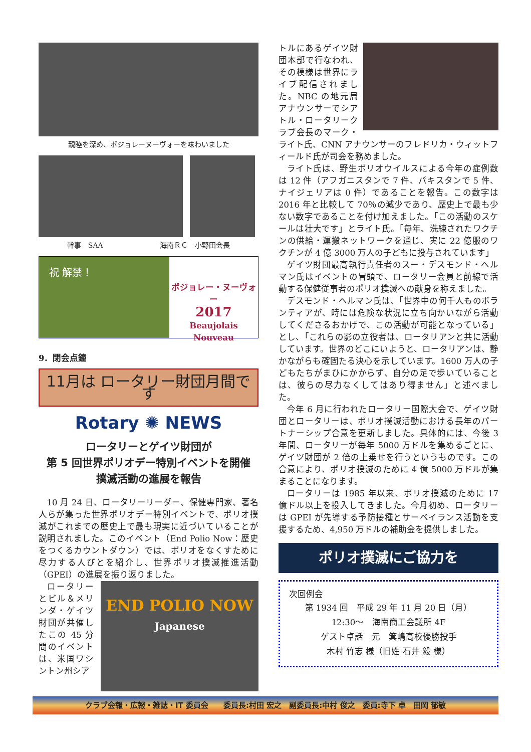親睦を深め、ボジョレーヌーヴォーを味わいました
幹事　SAA 海南ＲＣ　小野田会長
祝 解禁！
ボジョレー・ヌーヴォー
2017
Beaujolais Nouveau
9．閉会点鐘
11月は ロータリー財団月間です
Rotary ✺ NEWS
ロータリーとゲイツ財団が
第 5 回世界ポリオデー特別イベントを開催
撲滅活動の進展を報告
10 月 24 日、ロータリーリーダー、保健専門家、著名人らが集った世界ポリオデー特別イベントで、ポリオ撲滅がこれまでの歴史上で最も現実に近づいていることが説明されました。このイベント（End Polio Now：歴史をつくるカウントダウン）では、ポリオをなくすために尽力する人びとを紹介し、世界ポリオ撲滅推進活動（GPEI）の進展を振り返りました。
ロータリーとビル＆メリンダ・ゲイツ財団が共催したこの 45 分間のイベントは、米国ワシントン州シア
END POLIO NOW
Japanese
トルにあるゲイツ財団本部で行なわれ、その模様は世界にライブ配信されました。NBC の地元局アナウンサーでシアトル・ロータリークラブ会長のマーク・ライト氏、CNN アナウンサーのフレドリカ・ウィットフィールド氏が司会を務めました。
ライト氏は、野生ポリオウイルスによる今年の症例数は 12 件（アフガニスタンで 7 件、パキスタンで 5 件、ナイジェリアは 0 件）であることを報告。この数字は 2016 年と比較して 70％の減少であり、歴史上で最も少ない数字であることを付け加えました。「この活動のスケールは壮大です」とライト氏。「毎年、洗練されたワクチンの供給・運搬ネットワークを通じ、実に 22 億服のワクチンが 4 億 3000 万人の子どもに投与されています」
ゲイツ財団最高執行責任者のスー・デスモンド・ヘルマン氏はイベントの冒頭で、ロータリー会員と前線で活動する保健従事者のポリオ撲滅への献身を称えました。
デスモンド・ヘルマン氏は、「世界中の何千人ものボランティアが、時には危険な状況に立ち向かいながら活動してくださるおかげで、この活動が可能となっている」とし、「これらの影の立役者は、ロータリアンと共に活動しています。世界のどこにいようと、ロータリアンは、静かながらも確固たる決心を示しています。1600 万人の子どもたちがまひにかからず、自分の足で歩いていることは、彼らの尽力なくしてはあり得ません」と述べました。
今年 6 月に行われたロータリー国際大会で、ゲイツ財団とロータリーは、ポリオ撲滅活動における長年のパートナーシップ合意を更新しました。具体的には、今後 3 年間、ロータリーが毎年 5000 万ドルを集めるごとに、ゲイツ財団が 2 倍の上乗せを行うというものです。この合意により、ポリオ撲滅のために 4 億 5000 万ドルが集まることになります。
ロータリーは 1985 年以来、ポリオ撲滅のために 17 億ドル以上を投入してきました。今月初め、ロータリーは GPEI が先導する予防接種とサーベイランス活動を支援するため、4,950 万ドルの補助金を提供しました。
ポリオ撲滅にご協力を
次回例会
第 1934 回　平成 29 年 11 月 20 日（月）
12:30～　海南商工会議所 4F
ゲスト卓話　元　箕嶋高校優勝投手
木村 竹志 様（旧姓 石井 毅 様）
クラブ会報・広報・雑誌・IT 委員会　　委員長:村田 宏之　副委員長:中村 俊之　委員:寺下 卓　田岡 郁敏